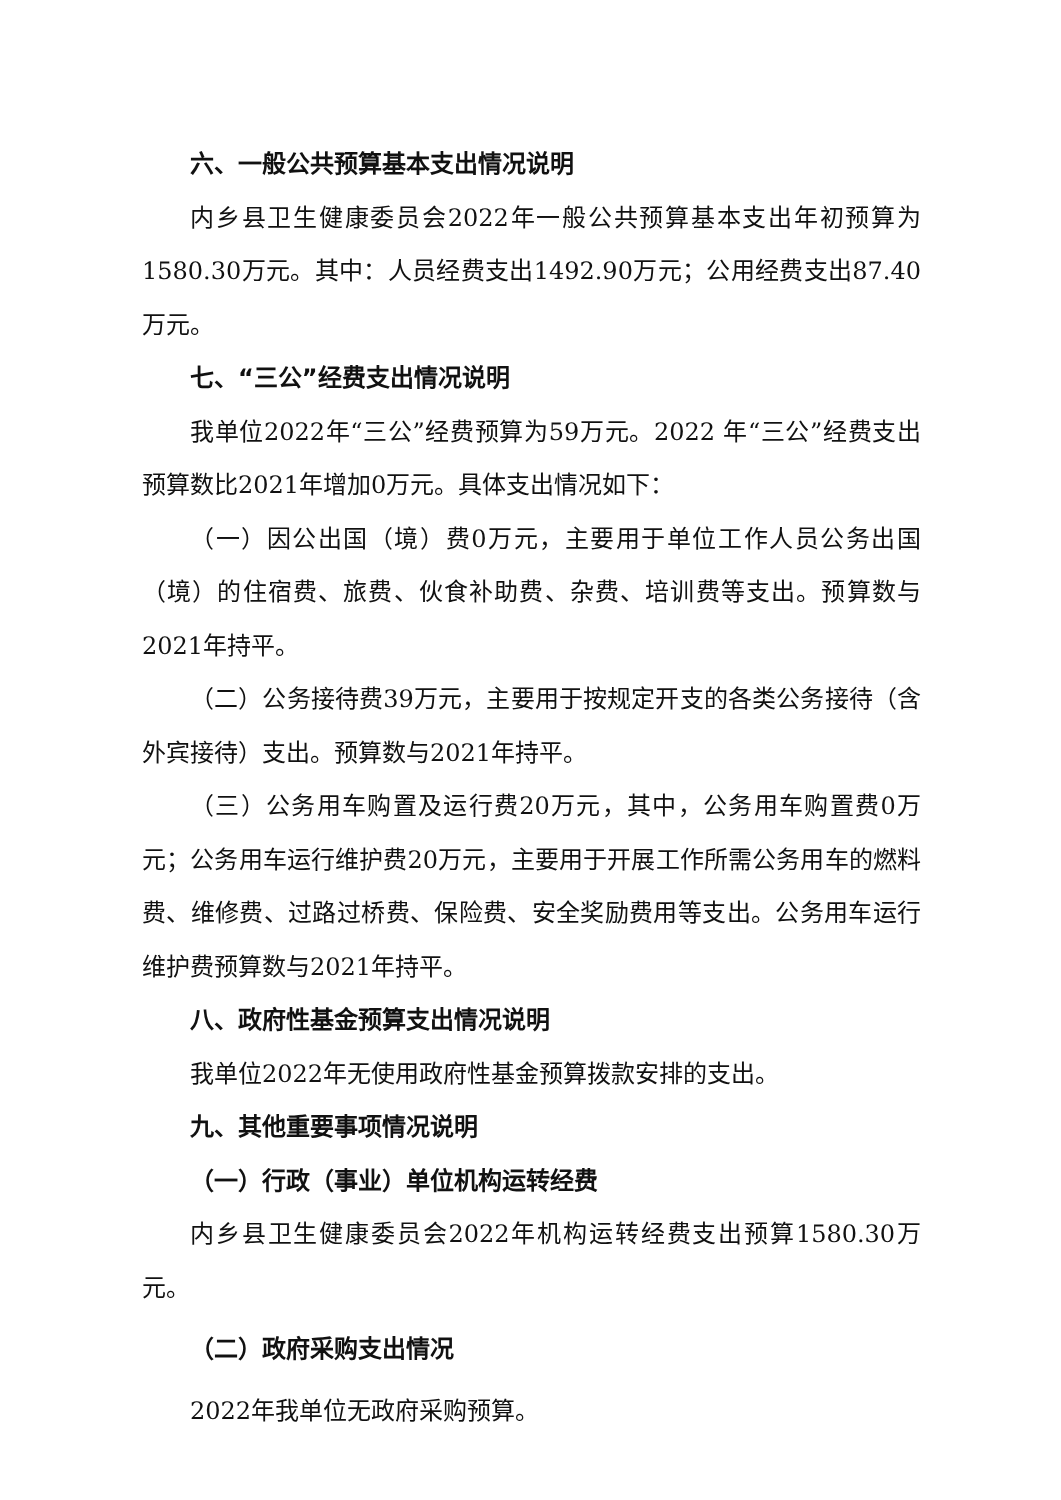六、一般公共预算基本支出情况说明
内乡县卫生健康委员会2022年一般公共预算基本支出年初预算为1580.30万元。其中：人员经费支出1492.90万元；公用经费支出87.40万元。
七、“三公”经费支出情况说明
我单位2022年“三公”经费预算为59万元。2022 年“三公”经费支出预算数比2021年增加0万元。具体支出情况如下：
（一）因公出国（境）费0万元，主要用于单位工作人员公务出国（境）的住宿费、旅费、伙食补助费、杂费、培训费等支出。预算数与2021年持平。
（二）公务接待费39万元，主要用于按规定开支的各类公务接待（含外宾接待）支出。预算数与2021年持平。
（三）公务用车购置及运行费20万元，其中，公务用车购置费0万元；公务用车运行维护费20万元，主要用于开展工作所需公务用车的燃料费、维修费、过路过桥费、保险费、安全奖励费用等支出。公务用车运行维护费预算数与2021年持平。
八、政府性基金预算支出情况说明
我单位2022年无使用政府性基金预算拨款安排的支出。
九、其他重要事项情况说明
（一）行政（事业）单位机构运转经费
内乡县卫生健康委员会2022年机构运转经费支出预算1580.30万元。
（二）政府采购支出情况
2022年我单位无政府采购预算。